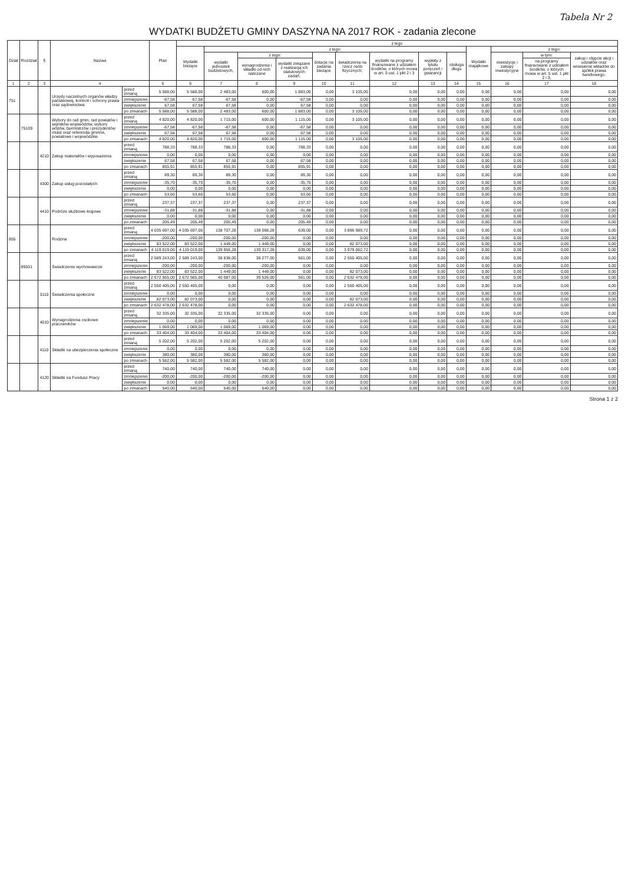Tabela Nr 2
WYDATKI BUDŻETU GMINY DASZYNA NA 2017 ROK - zadania zlecone
| Dział | Rozdział | § | Nazwa | | Plan | z tego | | | | | | | | | | | | |
| --- | --- | --- | --- | --- | --- | --- | --- | --- | --- | --- | --- | --- | --- | --- | --- | --- | --- | --- |
| | | | | | | Wydatki bieżące | z tego: | | | | | | | | Wydatki majątkowe | z tego: | | |
| | | | | | | | wydatki jednostek budżetowych, | z tego: | | dotacje na zadania bieżące | świadczenia na rzecz osób fizycznych; | wydatki na programy finansowane z udziałem środków, o których mowa w art. 5 ust. 1 pkt 2 i 3 | wypłaty z tytułu poręczeń i gwarancji | obsługa długu | | inwestycje i zakupy inwestycyjne | w tym: | zakup i objęcie akcji i udziałów oraz wniesienie wkładów do spółek prawa handlowego. |
| | | | | | | | | wynagrodzenia i składki od nich naliczane | wydatki związane z realizacją ich statutowych zadań; | | | | | | | | na programy finansowane z udziałem środków, o których mowa w art. 5 ust. 1 pkt 2 i 3, | |
| 1 | 2 | 3 | 4 | | 5 | 6 | 7 | 8 | 9 | 10 | 11 | 12 | 13 | 14 | 15 | 16 | 17 | 18 |
| 751 | | | Urzędy naczelnych organów władzy państwowej, kontroli i ochrony prawa oraz sądownictwa | przed zmianą | 5 588,00 | 5 588,00 | 2 483,00 | 600,00 | 1 883,00 | 0,00 | 3 105,00 | 0,00 | 0,00 | 0,00 | 0,00 | 0,00 | 0,00 | 0,00 |
| | | | | zmniejszenie | -67,58 | -67,58 | -67,58 | 0,00 | -67,58 | 0,00 | 0,00 | 0,00 | 0,00 | 0,00 | 0,00 | 0,00 | 0,00 | 0,00 |
| | | | | zwiększenie | 67,58 | 67,58 | 67,58 | 0,00 | 67,58 | 0,00 | 0,00 | 0,00 | 0,00 | 0,00 | 0,00 | 0,00 | 0,00 | 0,00 |
| | | | | po zmianach | 5 588,00 | 5 588,00 | 2 483,00 | 600,00 | 1 883,00 | 0,00 | 3 105,00 | 0,00 | 0,00 | 0,00 | 0,00 | 0,00 | 0,00 | 0,00 |
| | 75109 | | Wybory do rad gmin, rad powiatów i sejmików województw, wybory wójtów, burmistrzów i prezydentów miast oraz referenda gminne, powiatowe i wojewódzkie | przed zmianą | 4 820,00 | 4 820,00 | 1 715,00 | 600,00 | 1 115,00 | 0,00 | 3 105,00 | 0,00 | 0,00 | 0,00 | 0,00 | 0,00 | 0,00 | 0,00 |
| | | | | zmniejszenie | -67,58 | -67,58 | -67,58 | 0,00 | -67,58 | 0,00 | 0,00 | 0,00 | 0,00 | 0,00 | 0,00 | 0,00 | 0,00 | 0,00 |
| | | | | zwiększenie | 67,58 | 67,58 | 67,58 | 0,00 | 67,58 | 0,00 | 0,00 | 0,00 | 0,00 | 0,00 | 0,00 | 0,00 | 0,00 | 0,00 |
| | | | | po zmianach | 4 820,00 | 4 820,00 | 1 715,00 | 600,00 | 1 115,00 | 0,00 | 3 105,00 | 0,00 | 0,00 | 0,00 | 0,00 | 0,00 | 0,00 | 0,00 |
| | | 4210 | Zakup materiałów i wyposażenia | przed zmianą | 788,33 | 788,33 | 788,33 | 0,00 | 788,33 | 0,00 | 0,00 | 0,00 | 0,00 | 0,00 | 0,00 | 0,00 | 0,00 | 0,00 |
| | | | | zmniejszenie | 0,00 | 0,00 | 0,00 | 0,00 | 0,00 | 0,00 | 0,00 | 0,00 | 0,00 | 0,00 | 0,00 | 0,00 | 0,00 | 0,00 |
| | | | | zwiększenie | 67,58 | 67,58 | 67,58 | 0,00 | 67,58 | 0,00 | 0,00 | 0,00 | 0,00 | 0,00 | 0,00 | 0,00 | 0,00 | 0,00 |
| | | | | po zmianach | 855,91 | 855,91 | 855,91 | 0,00 | 855,91 | 0,00 | 0,00 | 0,00 | 0,00 | 0,00 | 0,00 | 0,00 | 0,00 | 0,00 |
| | | 4300 | Zakup usług pozostałych | przed zmianą | 89,30 | 89,30 | 89,30 | 0,00 | 89,30 | 0,00 | 0,00 | 0,00 | 0,00 | 0,00 | 0,00 | 0,00 | 0,00 | 0,00 |
| | | | | zmniejszenie | -35,70 | -35,70 | -35,70 | 0,00 | -35,70 | 0,00 | 0,00 | 0,00 | 0,00 | 0,00 | 0,00 | 0,00 | 0,00 | 0,00 |
| | | | | zwiększenie | 0,00 | 0,00 | 0,00 | 0,00 | 0,00 | 0,00 | 0,00 | 0,00 | 0,00 | 0,00 | 0,00 | 0,00 | 0,00 | 0,00 |
| | | | | po zmianach | 53,60 | 53,60 | 53,60 | 0,00 | 53,60 | 0,00 | 0,00 | 0,00 | 0,00 | 0,00 | 0,00 | 0,00 | 0,00 | 0,00 |
| | | 4410 | Podróże służbowe krajowe | przed zmianą | 237,37 | 237,37 | 237,37 | 0,00 | 237,37 | 0,00 | 0,00 | 0,00 | 0,00 | 0,00 | 0,00 | 0,00 | 0,00 | 0,00 |
| | | | | zmniejszenie | -31,88 | -31,88 | -31,88 | 0,00 | -31,88 | 0,00 | 0,00 | 0,00 | 0,00 | 0,00 | 0,00 | 0,00 | 0,00 | 0,00 |
| | | | | zwiększenie | 0,00 | 0,00 | 0,00 | 0,00 | 0,00 | 0,00 | 0,00 | 0,00 | 0,00 | 0,00 | 0,00 | 0,00 | 0,00 | 0,00 |
| | | | | po zmianach | 205,49 | 205,49 | 205,49 | 0,00 | 205,49 | 0,00 | 0,00 | 0,00 | 0,00 | 0,00 | 0,00 | 0,00 | 0,00 | 0,00 |
| 855 | | | Rodzina | przed zmianą | 4 035 697,00 | 4 035 697,00 | 138 707,28 | 138 068,28 | 639,00 | 0,00 | 3 896 989,72 | 0,00 | 0,00 | 0,00 | 0,00 | 0,00 | 0,00 | 0,00 |
| | | | | zmniejszenie | -200,00 | -200,00 | -200,00 | -200,00 | 0,00 | 0,00 | 0,00 | 0,00 | 0,00 | 0,00 | 0,00 | 0,00 | 0,00 | 0,00 |
| | | | | zwiększenie | 83 522,00 | 83 522,00 | 1 449,00 | 1 449,00 | 0,00 | 0,00 | 82 073,00 | 0,00 | 0,00 | 0,00 | 0,00 | 0,00 | 0,00 | 0,00 |
| | | | | po zmianach | 4 119 019,00 | 4 119 019,00 | 139 956,28 | 139 317,28 | 639,00 | 0,00 | 3 979 062,72 | 0,00 | 0,00 | 0,00 | 0,00 | 0,00 | 0,00 | 0,00 |
| | 85501 | | Świadczenie wychowawcze | przed zmianą | 2 589 243,00 | 2 589 243,00 | 38 838,00 | 38 277,00 | 561,00 | 0,00 | 2 550 405,00 | 0,00 | 0,00 | 0,00 | 0,00 | 0,00 | 0,00 | 0,00 |
| | | | | zmniejszenie | -200,00 | -200,00 | -200,00 | -200,00 | 0,00 | 0,00 | 0,00 | 0,00 | 0,00 | 0,00 | 0,00 | 0,00 | 0,00 | 0,00 |
| | | | | zwiększenie | 83 522,00 | 83 522,00 | 1 449,00 | 1 449,00 | 0,00 | 0,00 | 82 073,00 | 0,00 | 0,00 | 0,00 | 0,00 | 0,00 | 0,00 | 0,00 |
| | | | | po zmianach | 2 672 565,00 | 2 672 565,00 | 40 087,00 | 39 526,00 | 561,00 | 0,00 | 2 632 478,00 | 0,00 | 0,00 | 0,00 | 0,00 | 0,00 | 0,00 | 0,00 |
| | | 3110 | Świadczenia społeczne | przed zmianą | 2 550 405,00 | 2 550 405,00 | 0,00 | 0,00 | 0,00 | 0,00 | 2 550 405,00 | 0,00 | 0,00 | 0,00 | 0,00 | 0,00 | 0,00 | 0,00 |
| | | | | zmniejszenie | 0,00 | 0,00 | 0,00 | 0,00 | 0,00 | 0,00 | 0,00 | 0,00 | 0,00 | 0,00 | 0,00 | 0,00 | 0,00 | 0,00 |
| | | | | zwiększenie | 82 073,00 | 82 073,00 | 0,00 | 0,00 | 0,00 | 0,00 | 82 073,00 | 0,00 | 0,00 | 0,00 | 0,00 | 0,00 | 0,00 | 0,00 |
| | | | | po zmianach | 2 632 478,00 | 2 632 478,00 | 0,00 | 0,00 | 0,00 | 0,00 | 2 632 478,00 | 0,00 | 0,00 | 0,00 | 0,00 | 0,00 | 0,00 | 0,00 |
| | | 4010 | Wynagrodzenia osobowe pracowników | przed zmianą | 32 335,00 | 32 335,00 | 32 335,00 | 32 335,00 | 0,00 | 0,00 | 0,00 | 0,00 | 0,00 | 0,00 | 0,00 | 0,00 | 0,00 | 0,00 |
| | | | | zmniejszenie | 0,00 | 0,00 | 0,00 | 0,00 | 0,00 | 0,00 | 0,00 | 0,00 | 0,00 | 0,00 | 0,00 | 0,00 | 0,00 | 0,00 |
| | | | | zwiększenie | 1 069,00 | 1 069,00 | 1 069,00 | 1 069,00 | 0,00 | 0,00 | 0,00 | 0,00 | 0,00 | 0,00 | 0,00 | 0,00 | 0,00 | 0,00 |
| | | | | po zmianach | 33 404,00 | 33 404,00 | 33 404,00 | 33 404,00 | 0,00 | 0,00 | 0,00 | 0,00 | 0,00 | 0,00 | 0,00 | 0,00 | 0,00 | 0,00 |
| | | 4110 | Składki na ubezpieczenia społeczne | przed zmianą | 5 202,00 | 5 202,00 | 5 202,00 | 5 202,00 | 0,00 | 0,00 | 0,00 | 0,00 | 0,00 | 0,00 | 0,00 | 0,00 | 0,00 | 0,00 |
| | | | | zmniejszenie | 0,00 | 0,00 | 0,00 | 0,00 | 0,00 | 0,00 | 0,00 | 0,00 | 0,00 | 0,00 | 0,00 | 0,00 | 0,00 | 0,00 |
| | | | | zwiększenie | 380,00 | 380,00 | 380,00 | 380,00 | 0,00 | 0,00 | 0,00 | 0,00 | 0,00 | 0,00 | 0,00 | 0,00 | 0,00 | 0,00 |
| | | | | po zmianach | 5 582,00 | 5 582,00 | 5 582,00 | 5 582,00 | 0,00 | 0,00 | 0,00 | 0,00 | 0,00 | 0,00 | 0,00 | 0,00 | 0,00 | 0,00 |
| | | 4120 | Składki na Fundusz Pracy | przed zmianą | 740,00 | 740,00 | 740,00 | 740,00 | 0,00 | 0,00 | 0,00 | 0,00 | 0,00 | 0,00 | 0,00 | 0,00 | 0,00 | 0,00 |
| | | | | zmniejszenie | -200,00 | -200,00 | -200,00 | -200,00 | 0,00 | 0,00 | 0,00 | 0,00 | 0,00 | 0,00 | 0,00 | 0,00 | 0,00 | 0,00 |
| | | | | zwiększenie | 0,00 | 0,00 | 0,00 | 0,00 | 0,00 | 0,00 | 0,00 | 0,00 | 0,00 | 0,00 | 0,00 | 0,00 | 0,00 | 0,00 |
| | | | | po zmianach | 540,00 | 540,00 | 540,00 | 540,00 | 0,00 | 0,00 | 0,00 | 0,00 | 0,00 | 0,00 | 0,00 | 0,00 | 0,00 | 0,00 |
Strona 1 z 2